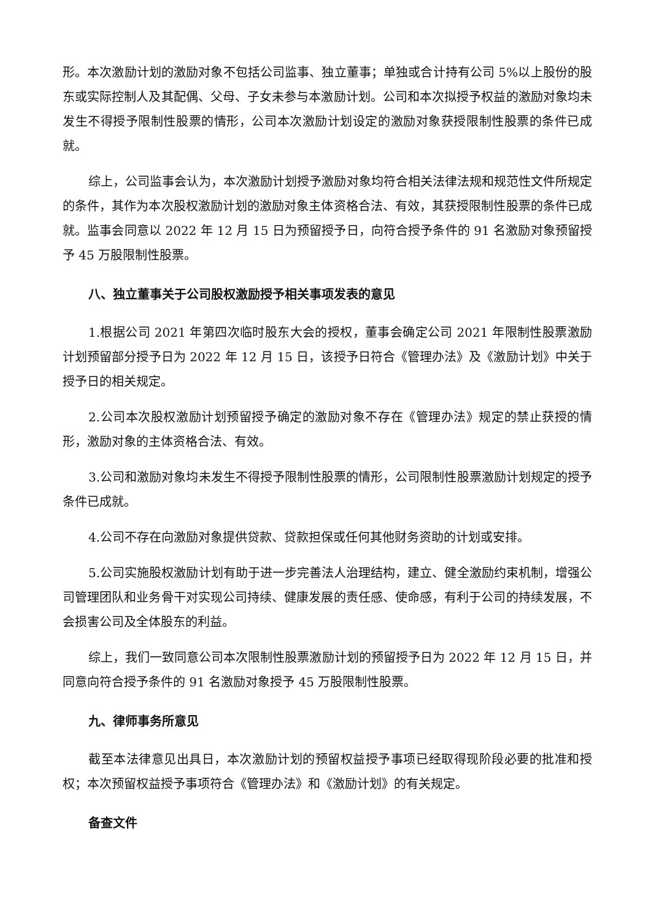形。本次激励计划的激励对象不包括公司监事、独立董事；单独或合计持有公司 5%以上股份的股东或实际控制人及其配偶、父母、子女未参与本激励计划。公司和本次拟授予权益的激励对象均未发生不得授予限制性股票的情形，公司本次激励计划设定的激励对象获授限制性股票的条件已成就。
综上，公司监事会认为，本次激励计划授予激励对象均符合相关法律法规和规范性文件所规定的条件，其作为本次股权激励计划的激励对象主体资格合法、有效，其获授限制性股票的条件已成就。监事会同意以 2022 年 12 月 15 日为预留授予日，向符合授予条件的 91 名激励对象预留授予 45 万股限制性股票。
八、独立董事关于公司股权激励授予相关事项发表的意见
1.根据公司 2021 年第四次临时股东大会的授权，董事会确定公司 2021 年限制性股票激励计划预留部分授予日为 2022 年 12 月 15 日，该授予日符合《管理办法》及《激励计划》中关于授予日的相关规定。
2.公司本次股权激励计划预留授予确定的激励对象不存在《管理办法》规定的禁止获授的情形，激励对象的主体资格合法、有效。
3.公司和激励对象均未发生不得授予限制性股票的情形，公司限制性股票激励计划规定的授予条件已成就。
4.公司不存在向激励对象提供贷款、贷款担保或任何其他财务资助的计划或安排。
5.公司实施股权激励计划有助于进一步完善法人治理结构，建立、健全激励约束机制，增强公司管理团队和业务骨干对实现公司持续、健康发展的责任感、使命感，有利于公司的持续发展，不会损害公司及全体股东的利益。
综上，我们一致同意公司本次限制性股票激励计划的预留授予日为 2022 年 12 月 15 日，并同意向符合授予条件的 91 名激励对象授予 45 万股限制性股票。
九、律师事务所意见
截至本法律意见出具日，本次激励计划的预留权益授予事项已经取得现阶段必要的批准和授权；本次预留权益授予事项符合《管理办法》和《激励计划》的有关规定。
备查文件